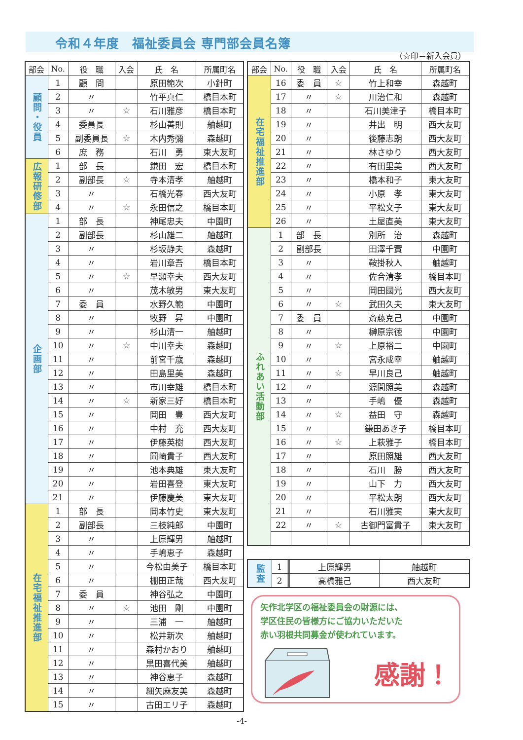令和４年度　福祉委員会 専門部会員名簿
（☆印＝新入会員）
| 部会 | No. | 役 職 | 入会 | 氏 名 | 所属町名 |
| --- | --- | --- | --- | --- | --- |
| 顧問・役員 | 1 | 顧 問 | | 原田範次 | 小針町 |
| | 2 | 〃 | | 竹平真仁 | 橋目本町 |
| | 3 | 〃 | ☆ | 石川雅彦 | 橋目本町 |
| | 4 | 委員長 | | 杉山善則 | 舳越町 |
| | 5 | 副委員長 | ☆ | 木内秀彌 | 森越町 |
| | 6 | 庶 務 | | 石川 勇 | 東大友町 |
| 広報研修部 | 1 | 部 長 | | 鎌田 宏 | 橋目本町 |
| | 2 | 副部長 | ☆ | 寺本清孝 | 舳越町 |
| | 3 | 〃 | | 石橋光春 | 西大友町 |
| | 4 | 〃 | ☆ | 永田信之 | 橋目本町 |
| 企画部 | 1 | 部 長 | | 神尾忠夫 | 中園町 |
| | 2 | 副部長 | | 杉山雄二 | 舳越町 |
| | 3 | 〃 | | 杉坂静夫 | 森越町 |
| | 4 | 〃 | | 岩川章吾 | 橋目本町 |
| | 5 | 〃 | ☆ | 早瀬幸夫 | 西大友町 |
| | 6 | 〃 | | 茂木敏男 | 東大友町 |
| | 7 | 委 員 | | 水野久範 | 中園町 |
| | 8 | 〃 | | 牧野 昇 | 中園町 |
| | 9 | 〃 | | 杉山清一 | 舳越町 |
| | 10 | 〃 | ☆ | 中川幸夫 | 森越町 |
| | 11 | 〃 | | 前宮千歳 | 森越町 |
| | 12 | 〃 | | 田島里美 | 森越町 |
| | 13 | 〃 | | 市川幸雄 | 橋目本町 |
| | 14 | 〃 | ☆ | 新家三好 | 橋目本町 |
| | 15 | 〃 | | 岡田 豊 | 西大友町 |
| | 16 | 〃 | | 中村 充 | 西大友町 |
| | 17 | 〃 | | 伊藤英樹 | 西大友町 |
| | 18 | 〃 | | 岡崎貴子 | 西大友町 |
| | 19 | 〃 | | 池本典雄 | 東大友町 |
| | 20 | 〃 | | 岩田喜登 | 東大友町 |
| | 21 | 〃 | | 伊藤慶美 | 東大友町 |
| 在宅福祉推進部 | 1 | 部 長 | | 岡本竹史 | 東大友町 |
| | 2 | 副部長 | | 三枝純郎 | 中園町 |
| | 3 | 〃 | | 上原輝男 | 舳越町 |
| | 4 | 〃 | | 手嶋恵子 | 森越町 |
| | 5 | 〃 | | 今松由美子 | 橋目本町 |
| | 6 | 〃 | | 棚田正哉 | 西大友町 |
| | 7 | 委 員 | | 神谷弘之 | 中園町 |
| | 8 | 〃 | ☆ | 池田 剛 | 中園町 |
| | 9 | 〃 | | 三浦 一 | 舳越町 |
| | 10 | 〃 | | 松井新次 | 舳越町 |
| | 11 | 〃 | | 森村かおり | 舳越町 |
| | 12 | 〃 | | 黒田喜代美 | 舳越町 |
| | 13 | 〃 | | 神谷恵子 | 森越町 |
| | 14 | 〃 | | 細矢麻友美 | 森越町 |
| | 15 | 〃 | | 古田エリ子 | 森越町 |
| 部会 | No. | 役 職 | 入会 | 氏 名 | 所属町名 |
| --- | --- | --- | --- | --- | --- |
| 在宅福祉推進部 | 16 | 委 員 | ☆ | 竹上和幸 | 森越町 |
| | 17 | 〃 | ☆ | 川治仁和 | 森越町 |
| | 18 | 〃 | | 石川美津子 | 橋目本町 |
| | 19 | 〃 | | 井出 明 | 西大友町 |
| | 20 | 〃 | | 後藤志朗 | 西大友町 |
| | 21 | 〃 | | 林さゆり | 西大友町 |
| | 22 | 〃 | | 有田里美 | 西大友町 |
| | 23 | 〃 | | 橋本和子 | 東大友町 |
| | 24 | 〃 | | 小原 孝 | 東大友町 |
| | 25 | 〃 | | 平松文子 | 東大友町 |
| | 26 | 〃 | | 土屋直美 | 東大友町 |
| ふれあい活動部 | 1 | 部 長 | | 別所 治 | 森越町 |
| | 2 | 副部長 | | 田澤千實 | 中園町 |
| | 3 | 〃 | | 鞍掛秋人 | 舳越町 |
| | 4 | 〃 | | 佐合清孝 | 橋目本町 |
| | 5 | 〃 | | 岡田國光 | 西大友町 |
| | 6 | 〃 | ☆ | 武田久夫 | 東大友町 |
| | 7 | 委 員 | | 斎藤克己 | 中園町 |
| | 8 | 〃 | | 榊原宗徳 | 中園町 |
| | 9 | 〃 | ☆ | 上原裕二 | 中園町 |
| | 10 | 〃 | | 宮永成幸 | 舳越町 |
| | 11 | 〃 | ☆ | 早川良己 | 舳越町 |
| | 12 | 〃 | | 源間照美 | 森越町 |
| | 13 | 〃 | | 手嶋 優 | 森越町 |
| | 14 | 〃 | ☆ | 益田 守 | 森越町 |
| | 15 | 〃 | | 鎌田あき子 | 橋目本町 |
| | 16 | 〃 | ☆ | 上萩雅子 | 橋目本町 |
| | 17 | 〃 | | 原田照雄 | 西大友町 |
| | 18 | 〃 | | 石川 勝 | 西大友町 |
| | 19 | 〃 | | 山下 力 | 西大友町 |
| | 20 | 〃 | | 平松太朗 | 西大友町 |
| | 21 | 〃 | | 石川雅実 | 東大友町 |
| | 22 | 〃 | ☆ | 古御門富貴子 | 東大友町 |
| 監査 | 1 | | | 上原輝男 | 舳越町 |
| | 2 | | | 高橋雅己 | 西大友町 |
矢作北学区の福祉委員会の財源には、
学区住民の皆様方にご協力いただいた
赤い羽根共同募金が使われています。
感謝！
-4-